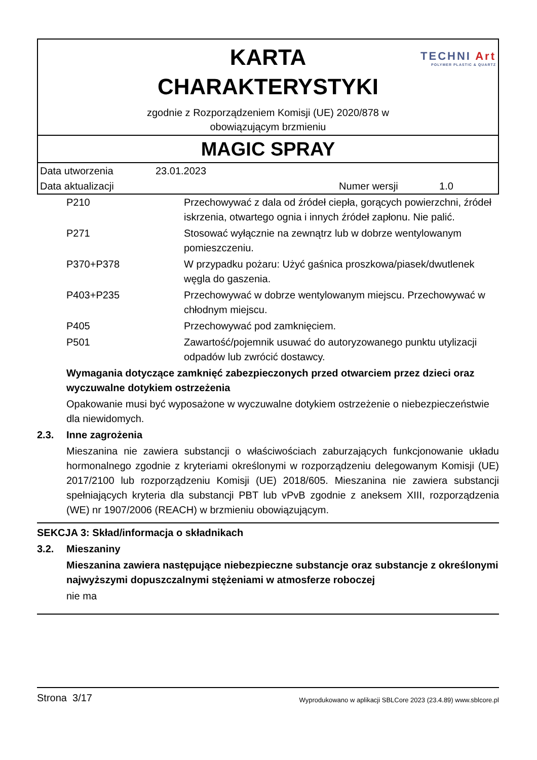TECHNI Art
POLYMER PLASTIC & QUARTZ
KARTA
CHARAKTERYSTYKI
zgodnie z Rozporządzeniem Komisji (UE) 2020/878 w
obowiązującym brzmieniu
MAGIC SPRAY
| Data utworzenia | 23.01.2023 | | |
| Data aktualizacji | | Numer wersji | 1.0 |
| P210 | Przechowywać z dala od źródeł ciepła, gorących powierzchni, źródeł iskrzenia, otwartego ognia i innych źródeł zapłonu. Nie palić. |
| P271 | Stosować wyłącznie na zewnątrz lub w dobrze wentylowanym pomieszczeniu. |
| P370+P378 | W przypadku pożaru: Użyć gaśnica proszkowa/piasek/dwutlenek węgla do gaszenia. |
| P403+P235 | Przechowywać w dobrze wentylowanym miejscu. Przechowywać w chłodnym miejscu. |
| P405 | Przechowywać pod zamknięciem. |
| P501 | Zawartość/pojemnik usuwać do autoryzowanego punktu utylizacji odpadów lub zwrócić dostawcy. |
Wymagania dotyczące zamknięć zabezpieczonych przed otwarciem przez dzieci oraz wyczuwalne dotykiem ostrzeżenia
Opakowanie musi być wyposażone w wyczuwalne dotykiem ostrzeżenie o niebezpieczeństwie dla niewidomych.
2.3. Inne zagrożenia
Mieszanina nie zawiera substancji o właściwościach zaburzających funkcjonowanie układu hormonalnego zgodnie z kryteriami określonymi w rozporządzeniu delegowanym Komisji (UE) 2017/2100 lub rozporządzeniu Komisji (UE) 2018/605. Mieszanina nie zawiera substancji spełniających kryteria dla substancji PBT lub vPvB zgodnie z aneksem XIII, rozporządzenia (WE) nr 1907/2006 (REACH) w brzmieniu obowiązującym.
SEKCJA 3: Skład/informacja o składnikach
3.2. Mieszaniny
Mieszanina zawiera następujące niebezpieczne substancje oraz substancje z określonymi najwyższymi dopuszczalnymi stężeniami w atmosferze roboczej
nie ma
Strona 3/17 Wyprodukowano w aplikacji SBLCore 2023 (23.4.89) www.sblcore.pl